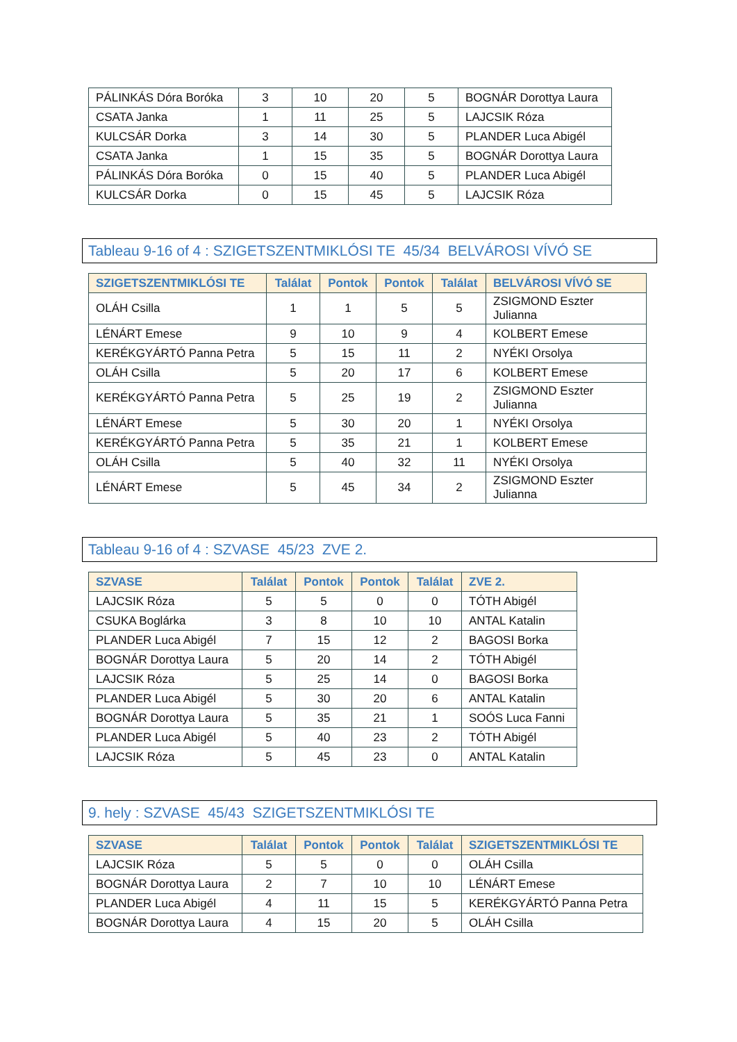| PÁLINKÁS Dóra Boróka | 3 | 10 | 20 | 5 | BOGNÁR Dorottya Laura |
| CSATA Janka | 1 | 11 | 25 | 5 | LAJCSIK Róza |
| KULCSÁR Dorka | 3 | 14 | 30 | 5 | PLANDER Luca Abigél |
| CSATA Janka | 1 | 15 | 35 | 5 | BOGNÁR Dorottya Laura |
| PÁLINKÁS Dóra Boróka | 0 | 15 | 40 | 5 | PLANDER Luca Abigél |
| KULCSÁR Dorka | 0 | 15 | 45 | 5 | LAJCSIK Róza |
Tableau 9-16 of 4 : SZIGETSZENTMIKLÓSI TE 45/34 BELVÁROSI VÍVÓ SE
| SZIGETSZENTMIKLÓSI TE | Találat | Pontok | Pontok | Találat | BELVÁROSI VÍVÓ SE |
| --- | --- | --- | --- | --- | --- |
| OLÁH Csilla | 1 | 1 | 5 | 5 | ZSIGMOND Eszter Julianna |
| LÉNÁRT Emese | 9 | 10 | 9 | 4 | KOLBERT Emese |
| KERÉKGYÁRTÓ Panna Petra | 5 | 15 | 11 | 2 | NYÉKI Orsolya |
| OLÁH Csilla | 5 | 20 | 17 | 6 | KOLBERT Emese |
| KERÉKGYÁRTÓ Panna Petra | 5 | 25 | 19 | 2 | ZSIGMOND Eszter Julianna |
| LÉNÁRT Emese | 5 | 30 | 20 | 1 | NYÉKI Orsolya |
| KERÉKGYÁRTÓ Panna Petra | 5 | 35 | 21 | 1 | KOLBERT Emese |
| OLÁH Csilla | 5 | 40 | 32 | 11 | NYÉKI Orsolya |
| LÉNÁRT Emese | 5 | 45 | 34 | 2 | ZSIGMOND Eszter Julianna |
Tableau 9-16 of 4 : SZVASE 45/23 ZVE 2.
| SZVASE | Találat | Pontok | Pontok | Találat | ZVE 2. |
| --- | --- | --- | --- | --- | --- |
| LAJCSIK Róza | 5 | 5 | 0 | 0 | TÓTH Abigél |
| CSUKA Boglárka | 3 | 8 | 10 | 10 | ANTAL Katalin |
| PLANDER Luca Abigél | 7 | 15 | 12 | 2 | BAGOSI Borka |
| BOGNÁR Dorottya Laura | 5 | 20 | 14 | 2 | TÓTH Abigél |
| LAJCSIK Róza | 5 | 25 | 14 | 0 | BAGOSI Borka |
| PLANDER Luca Abigél | 5 | 30 | 20 | 6 | ANTAL Katalin |
| BOGNÁR Dorottya Laura | 5 | 35 | 21 | 1 | SOÓS Luca Fanni |
| PLANDER Luca Abigél | 5 | 40 | 23 | 2 | TÓTH Abigél |
| LAJCSIK Róza | 5 | 45 | 23 | 0 | ANTAL Katalin |
9. hely : SZVASE 45/43 SZIGETSZENTMIKLÓSI TE
| SZVASE | Találat | Pontok | Pontok | Találat | SZIGETSZENTMIKLÓSI TE |
| --- | --- | --- | --- | --- | --- |
| LAJCSIK Róza | 5 | 5 | 0 | 0 | OLÁH Csilla |
| BOGNÁR Dorottya Laura | 2 | 7 | 10 | 10 | LÉNÁRT Emese |
| PLANDER Luca Abigél | 4 | 11 | 15 | 5 | KERÉKGYÁRTÓ Panna Petra |
| BOGNÁR Dorottya Laura | 4 | 15 | 20 | 5 | OLÁH Csilla |